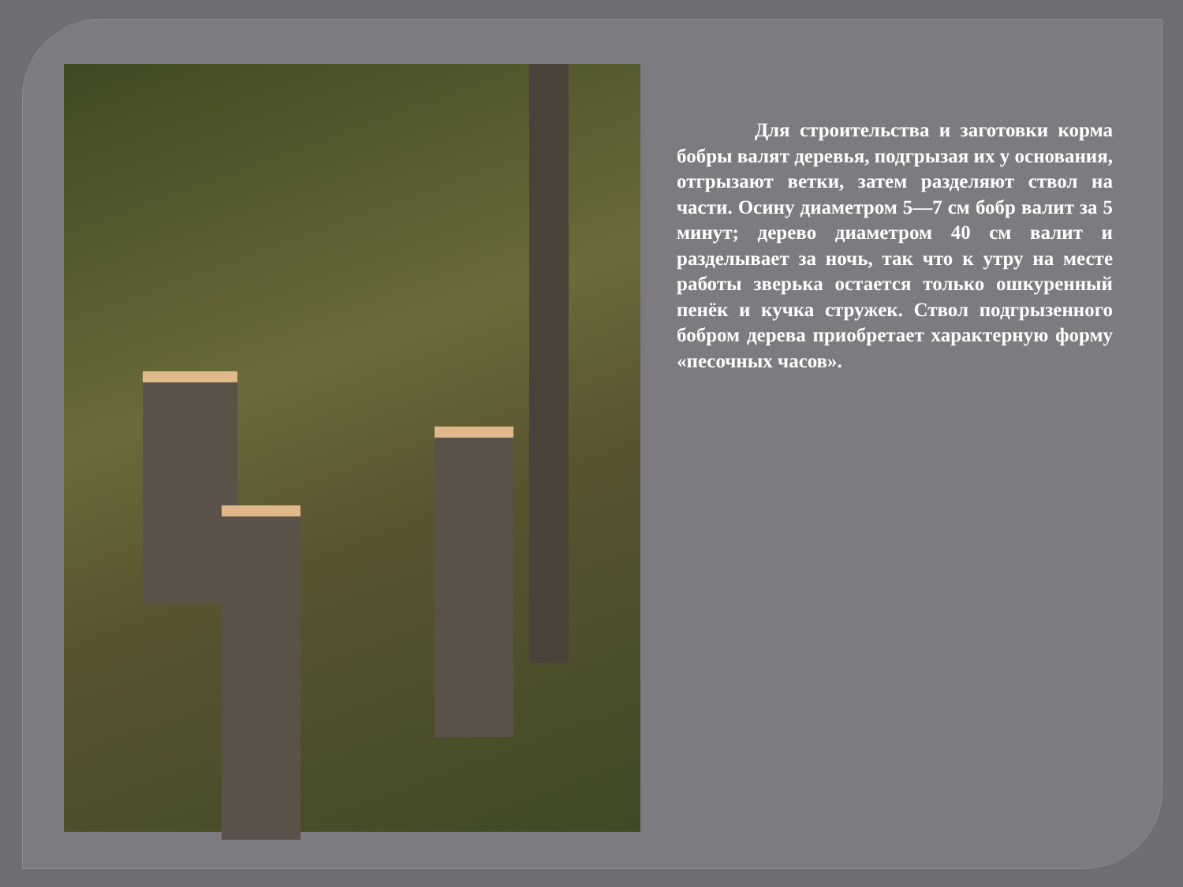Для строительства и заготовки корма бобры валят деревья, подгрызая их у основания, отгрызают ветки, затем разделяют ствол на части. Осину диаметром 5—7 см бобр валит за 5 минут; дерево диаметром 40 см валит и разделывает за ночь, так что к утру на месте работы зверька остается только ошкуренный пенёк и кучка стружек. Ствол подгрызенного бобром дерева приобретает характерную форму «песочных часов».